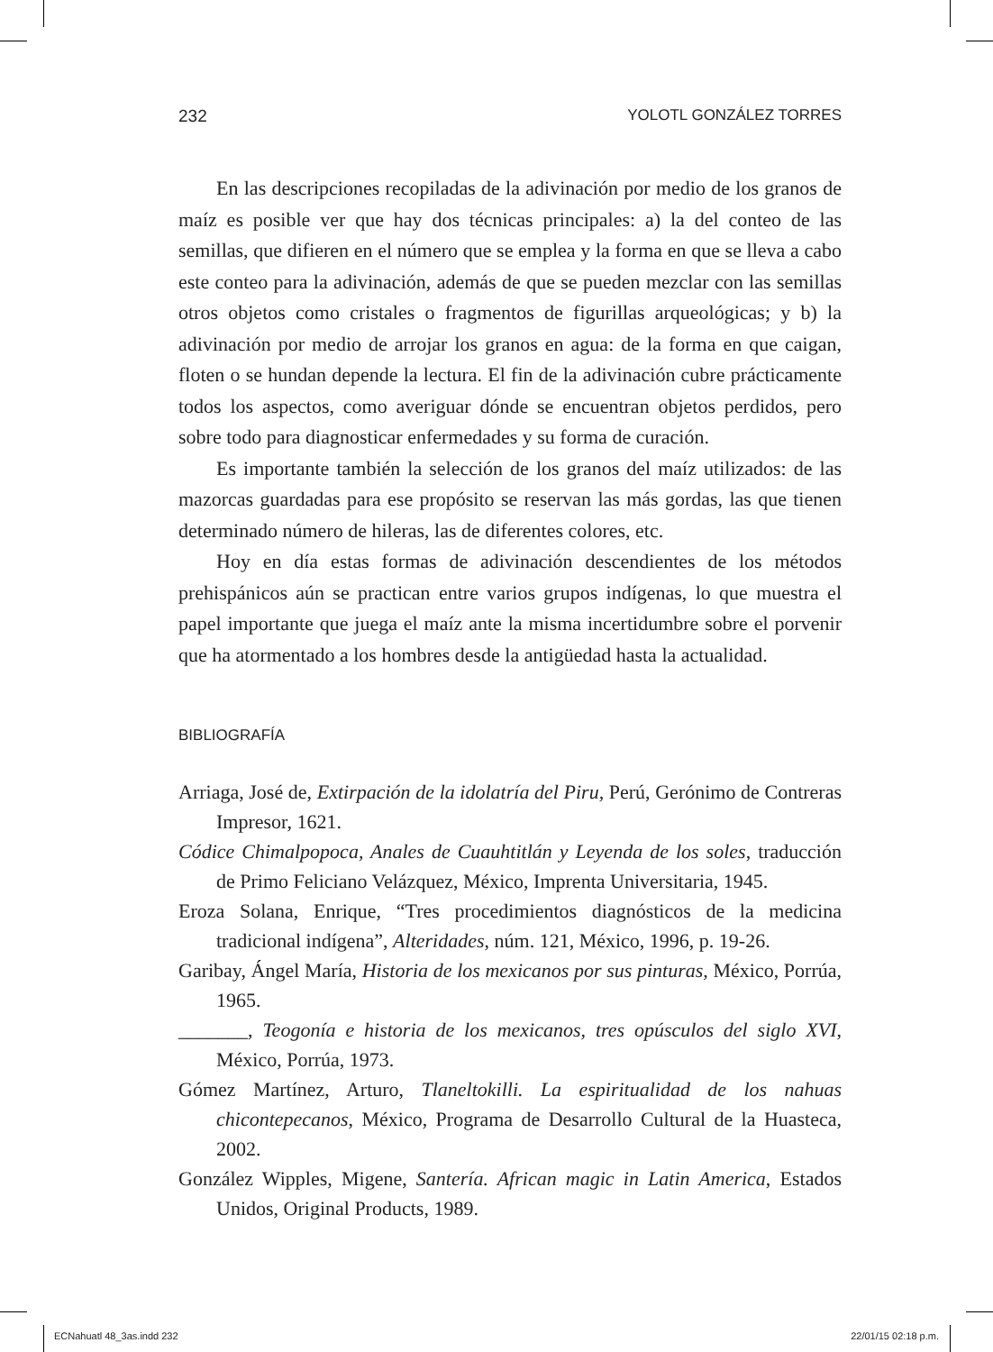232 YOLOTL GONZÁLEZ TORRES
En las descripciones recopiladas de la adivinación por medio de los granos de maíz es posible ver que hay dos técnicas principales: a) la del conteo de las semillas, que difieren en el número que se emplea y la forma en que se lleva a cabo este conteo para la adivinación, además de que se pueden mezclar con las semillas otros objetos como cristales o fragmentos de figurillas arqueológicas; y b) la adivinación por medio de arrojar los granos en agua: de la forma en que caigan, floten o se hundan depende la lectura. El fin de la adivinación cubre prácticamente todos los aspectos, como averiguar dónde se encuentran objetos perdidos, pero sobre todo para diagnosticar enfermedades y su forma de curación.
Es importante también la selección de los granos del maíz utilizados: de las mazorcas guardadas para ese propósito se reservan las más gordas, las que tienen determinado número de hileras, las de diferentes colores, etc.
Hoy en día estas formas de adivinación descendientes de los métodos prehispánicos aún se practican entre varios grupos indígenas, lo que muestra el papel importante que juega el maíz ante la misma incertidumbre sobre el porvenir que ha atormentado a los hombres desde la antigüedad hasta la actualidad.
BIBLIOGRAFÍA
Arriaga, José de, Extirpación de la idolatría del Piru, Perú, Gerónimo de Contreras Impresor, 1621.
Códice Chimalpopoca, Anales de Cuauhtitlán y Leyenda de los soles, traducción de Primo Feliciano Velázquez, México, Imprenta Universitaria, 1945.
Eroza Solana, Enrique, “Tres procedimientos diagnósticos de la medicina tradicional indígena”, Alteridades, núm. 121, México, 1996, p. 19-26.
Garibay, Ángel María, Historia de los mexicanos por sus pinturas, México, Porrúa, 1965.
_______, Teogonía e historia de los mexicanos, tres opúsculos del siglo XVI, México, Porrúa, 1973.
Gómez Martínez, Arturo, Tlaneltokilli. La espiritualidad de los nahuas chicontepecanos, México, Programa de Desarrollo Cultural de la Huasteca, 2002.
González Wipples, Migene, Santería. African magic in Latin America, Estados Unidos, Original Products, 1989.
ECNahuatl 48_3as.indd 232 22/01/15 02:18 p.m.